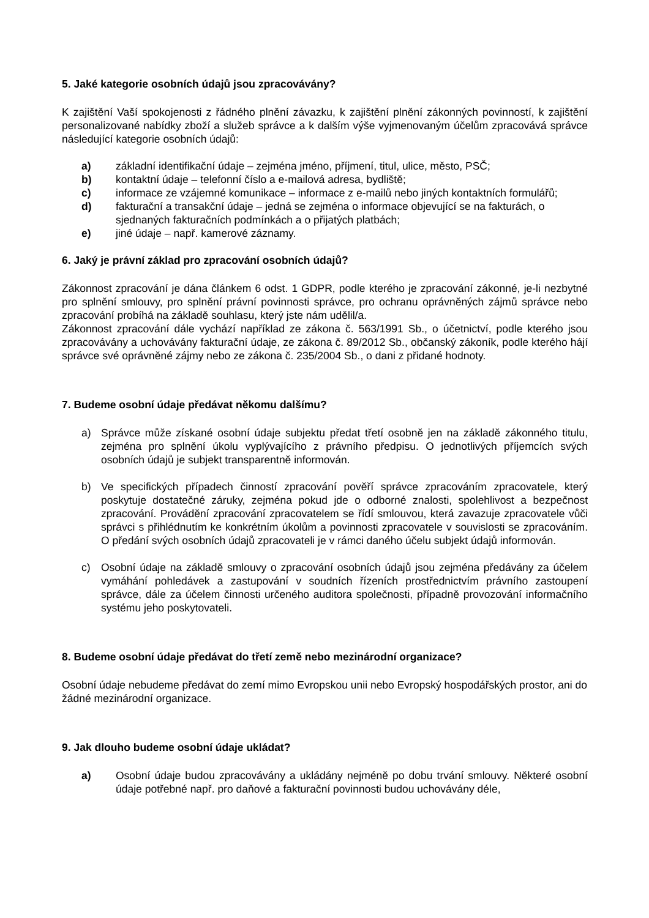5. Jaké kategorie osobních údajů jsou zpracovávány?
K zajištění Vaší spokojenosti z řádného plnění závazku, k zajištění plnění zákonných povinností, k zajištění personalizované nabídky zboží a služeb správce a k dalším výše vyjmenovaným účelům zpracovává správce následující kategorie osobních údajů:
a) základní identifikační údaje – zejména jméno, příjmení, titul, ulice, město, PSČ;
b) kontaktní údaje – telefonní číslo a e-mailová adresa, bydliště;
c) informace ze vzájemné komunikace – informace z e-mailů nebo jiných kontaktních formulářů;
d) fakturační a transakční údaje – jedná se zejména o informace objevující se na fakturách, o sjednaných fakturačních podmínkách a o přijatých platbách;
e) jiné údaje – např. kamerové záznamy.
6. Jaký je právní základ pro zpracování osobních údajů?
Zákonnost zpracování je dána článkem 6 odst. 1 GDPR, podle kterého je zpracování zákonné, je-li nezbytné pro splnění smlouvy, pro splnění právní povinnosti správce, pro ochranu oprávněných zájmů správce nebo zpracování probíhá na základě souhlasu, který jste nám udělil/a.
Zákonnost zpracování dále vychází například ze zákona č. 563/1991 Sb., o účetnictví, podle kterého jsou zpracovávány a uchovávány fakturační údaje, ze zákona č. 89/2012 Sb., občanský zákoník, podle kterého hájí správce své oprávněné zájmy nebo ze zákona č. 235/2004 Sb., o dani z přidané hodnoty.
7. Budeme osobní údaje předávat někomu dalšímu?
a) Správce může získané osobní údaje subjektu předat třetí osobně jen na základě zákonného titulu, zejména pro splnění úkolu vyplývajícího z právního předpisu. O jednotlivých příjemcích svých osobních údajů je subjekt transparentně informován.
b) Ve specifických případech činností zpracování pověří správce zpracováním zpracovatele, který poskytuje dostatečné záruky, zejména pokud jde o odborné znalosti, spolehlivost a bezpečnost zpracování. Provádění zpracování zpracovatelem se řídí smlouvou, která zavazuje zpracovatele vůči správci s přihlédnutím ke konkrétním úkolům a povinnosti zpracovatele v souvislosti se zpracováním. O předání svých osobních údajů zpracovateli je v rámci daného účelu subjekt údajů informován.
c) Osobní údaje na základě smlouvy o zpracování osobních údajů jsou zejména předávány za účelem vymáhání pohledávek a zastupování v soudních řízeních prostřednictvím právního zastoupení správce, dále za účelem činnosti určeného auditora společnosti, případně provozování informačního systému jeho poskytovateli.
8. Budeme osobní údaje předávat do třetí země nebo mezinárodní organizace?
Osobní údaje nebudeme předávat do zemí mimo Evropskou unii nebo Evropský hospodářských prostor, ani do žádné mezinárodní organizace.
9. Jak dlouho budeme osobní údaje ukládat?
a) Osobní údaje budou zpracovávány a ukládány nejméně po dobu trvání smlouvy. Některé osobní údaje potřebné např. pro daňové a fakturační povinnosti budou uchovávány déle,